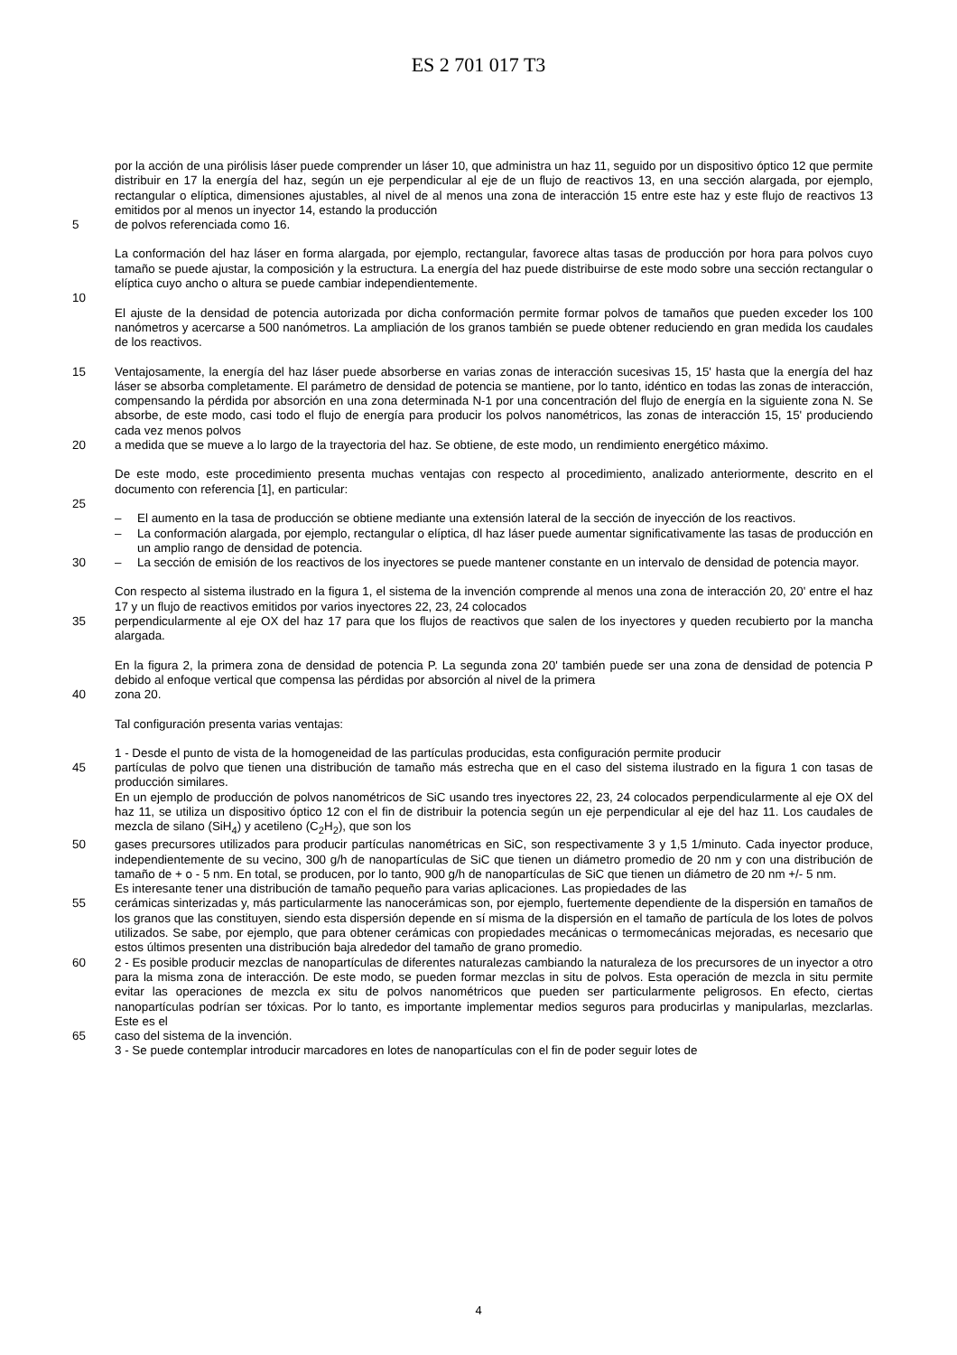ES 2 701 017 T3
por la acción de una pirólisis láser puede comprender un láser 10, que administra un haz 11, seguido por un dispositivo óptico 12 que permite distribuir en 17 la energía del haz, según un eje perpendicular al eje de un flujo de reactivos 13, en una sección alargada, por ejemplo, rectangular o elíptica, dimensiones ajustables, al nivel de al menos una zona de interacción 15 entre este haz y este flujo de reactivos 13 emitidos por al menos un inyector 14, estando la producción
5 de polvos referenciada como 16.
La conformación del haz láser en forma alargada, por ejemplo, rectangular, favorece altas tasas de producción por hora para polvos cuyo tamaño se puede ajustar, la composición y la estructura. La energía del haz puede distribuirse de este modo sobre una sección rectangular o elíptica cuyo ancho o altura se puede cambiar independientemente.
10
El ajuste de la densidad de potencia autorizada por dicha conformación permite formar polvos de tamaños que pueden exceder los 100 nanómetros y acercarse a 500 nanómetros. La ampliación de los granos también se puede obtener reduciendo en gran medida los caudales de los reactivos.
15 Ventajosamente, la energía del haz láser puede absorberse en varias zonas de interacción sucesivas 15, 15' hasta que la energía del haz láser se absorba completamente. El parámetro de densidad de potencia se mantiene, por lo tanto, idéntico en todas las zonas de interacción, compensando la pérdida por absorción en una zona determinada N-1 por una concentración del flujo de energía en la siguiente zona N. Se absorbe, de este modo, casi todo el flujo de energía para producir los polvos nanométricos, las zonas de interacción 15, 15' produciendo cada vez menos polvos
20 a medida que se mueve a lo largo de la trayectoria del haz. Se obtiene, de este modo, un rendimiento energético máximo.
De este modo, este procedimiento presenta muchas ventajas con respecto al procedimiento, analizado anteriormente, descrito en el documento con referencia [1], en particular:
25
– El aumento en la tasa de producción se obtiene mediante una extensión lateral de la sección de inyección de los reactivos.
– La conformación alargada, por ejemplo, rectangular o elíptica, dl haz láser puede aumentar significativamente las tasas de producción en un amplio rango de densidad de potencia.
30 – La sección de emisión de los reactivos de los inyectores se puede mantener constante en un intervalo de densidad de potencia mayor.
Con respecto al sistema ilustrado en la figura 1, el sistema de la invención comprende al menos una zona de interacción 20, 20' entre el haz 17 y un flujo de reactivos emitidos por varios inyectores 22, 23, 24 colocados
35 perpendicularmente al eje OX del haz 17 para que los flujos de reactivos que salen de los inyectores y queden recubierto por la mancha alargada.
En la figura 2, la primera zona de densidad de potencia P. La segunda zona 20' también puede ser una zona de densidad de potencia P debido al enfoque vertical que compensa las pérdidas por absorción al nivel de la primera
40 zona 20.
Tal configuración presenta varias ventajas:
1 - Desde el punto de vista de la homogeneidad de las partículas producidas, esta configuración permite producir
45 partículas de polvo que tienen una distribución de tamaño más estrecha que en el caso del sistema ilustrado en la figura 1 con tasas de producción similares.
En un ejemplo de producción de polvos nanométricos de SiC usando tres inyectores 22, 23, 24 colocados perpendicularmente al eje OX del haz 11, se utiliza un dispositivo óptico 12 con el fin de distribuir la potencia según un eje perpendicular al eje del haz 11. Los caudales de mezcla de silano (SiH<sub>4</sub>) y acetileno (C<sub>2</sub>H<sub>2</sub>), que son los
50 gases precursores utilizados para producir partículas nanométricas en SiC, son respectivamente 3 y 1,5 1/minuto. Cada inyector produce, independientemente de su vecino, 300 g/h de nanopartículas de SiC que tienen un diámetro promedio de 20 nm y con una distribución de tamaño de + o - 5 nm. En total, se producen, por lo tanto, 900 g/h de nanopartículas de SiC que tienen un diámetro de 20 nm +/- 5 nm.
Es interesante tener una distribución de tamaño pequeño para varias aplicaciones. Las propiedades de las
55 cerámicas sinterizadas y, más particularmente las nanocerámicas son, por ejemplo, fuertemente dependiente de la dispersión en tamaños de los granos que las constituyen, siendo esta dispersión depende en sí misma de la dispersión en el tamaño de partícula de los lotes de polvos utilizados. Se sabe, por ejemplo, que para obtener cerámicas con propiedades mecánicas o termomecánicas mejoradas, es necesario que estos últimos presenten una distribución baja alrededor del tamaño de grano promedio.
60 2 - Es posible producir mezclas de nanopartículas de diferentes naturalezas cambiando la naturaleza de los precursores de un inyector a otro para la misma zona de interacción. De este modo, se pueden formar mezclas in situ de polvos. Esta operación de mezcla in situ permite evitar las operaciones de mezcla ex situ de polvos nanométricos que pueden ser particularmente peligrosos. En efecto, ciertas nanopartículas podrían ser tóxicas. Por lo tanto, es importante implementar medios seguros para producirlas y manipularlas, mezclarlas. Este es el
65 caso del sistema de la invención.
3 - Se puede contemplar introducir marcadores en lotes de nanopartículas con el fin de poder seguir lotes de
4